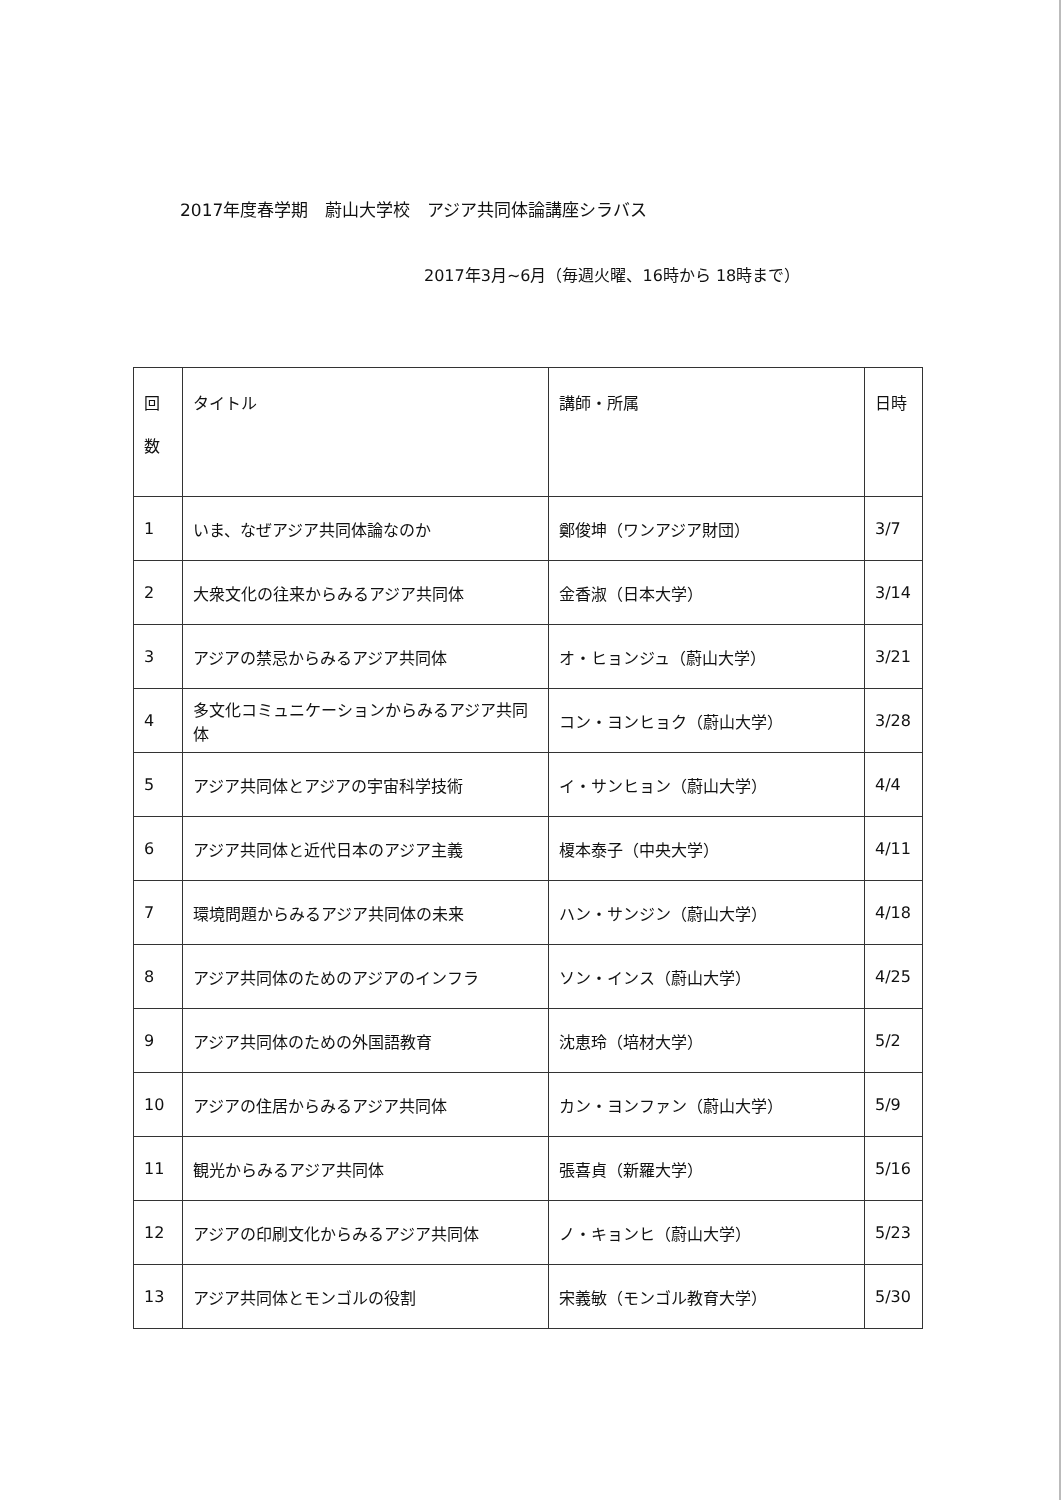2017年度春学期　蔚山大学校　アジア共同体論講座シラバス
2017年3月~6月（毎週火曜、16時から 18時まで）
| 回 数 | タイトル | 講師・所属 | 日時 |
| --- | --- | --- | --- |
| 1 | いま、なぜアジア共同体論なのか | 鄭俊坤（ワンアジア財団） | 3/7 |
| 2 | 大衆文化の往来からみるアジア共同体 | 金香淑（日本大学） | 3/14 |
| 3 | アジアの禁忌からみるアジア共同体 | オ・ヒョンジュ（蔚山大学） | 3/21 |
| 4 | 多文化コミュニケーションからみるアジア共同体 | コン・ヨンヒョク（蔚山大学） | 3/28 |
| 5 | アジア共同体とアジアの宇宙科学技術 | イ・サンヒョン（蔚山大学） | 4/4 |
| 6 | アジア共同体と近代日本のアジア主義 | 榎本泰子（中央大学） | 4/11 |
| 7 | 環境問題からみるアジア共同体の未来 | ハン・サンジン（蔚山大学） | 4/18 |
| 8 | アジア共同体のためのアジアのインフラ | ソン・インス（蔚山大学） | 4/25 |
| 9 | アジア共同体のための外国語教育 | 沈恵玲（培材大学） | 5/2 |
| 10 | アジアの住居からみるアジア共同体 | カン・ヨンファン（蔚山大学） | 5/9 |
| 11 | 観光からみるアジア共同体 | 張喜貞（新羅大学） | 5/16 |
| 12 | アジアの印刷文化からみるアジア共同体 | ノ・キョンヒ（蔚山大学） | 5/23 |
| 13 | アジア共同体とモンゴルの役割 | 宋義敏（モンゴル教育大学） | 5/30 |